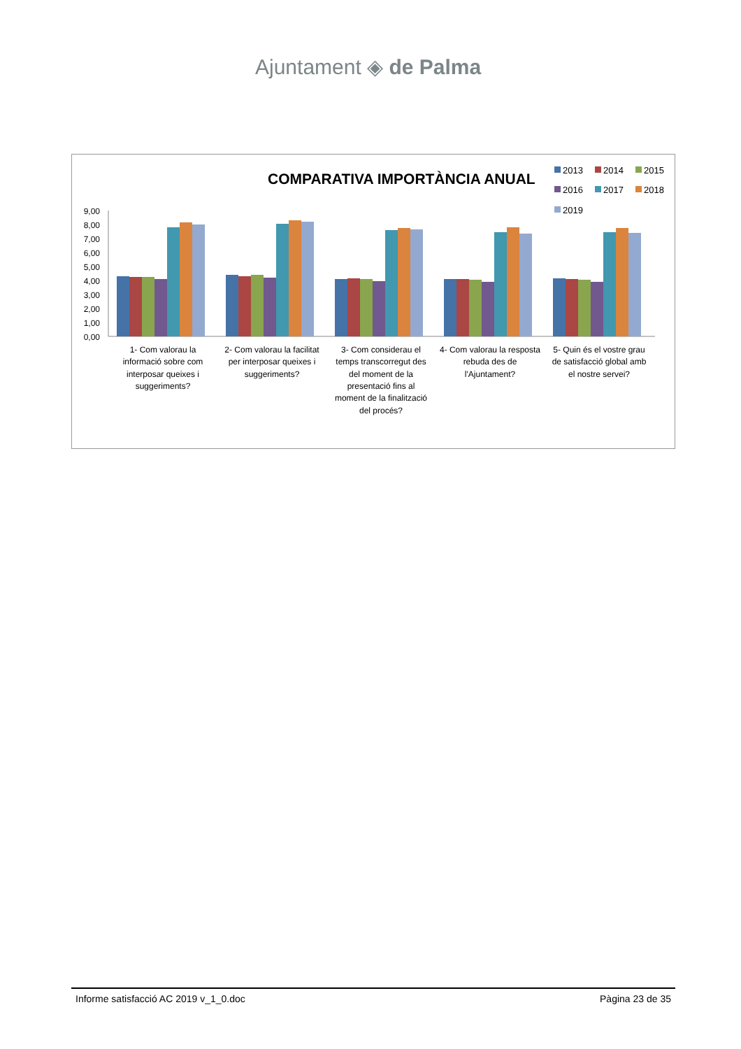Ajuntament ◈ de Palma
COMPARATIVA IMPORTÀNCIA ANUAL
2013
2014
2015
2016
2017
2018
2019
9,00
8,00
7,00
6,00
5,00
4,00
3,00
2,00
1,00
0,00
1- Com valorau la
informació sobre com
interposar queixes i
suggeriments?
2- Com valorau la facilitat
per interposar queixes i
suggeriments?
3- Com considerau el
temps transcorregut des
del moment de la
presentació fins al
moment de la finalització
del procés?
4- Com valorau la resposta
rebuda des de
l'Ajuntament?
5- Quin és el vostre grau
de satisfacció global amb
el nostre servei?
Informe satisfacció AC 2019 v_1_0.doc Pàgina 23 de 35